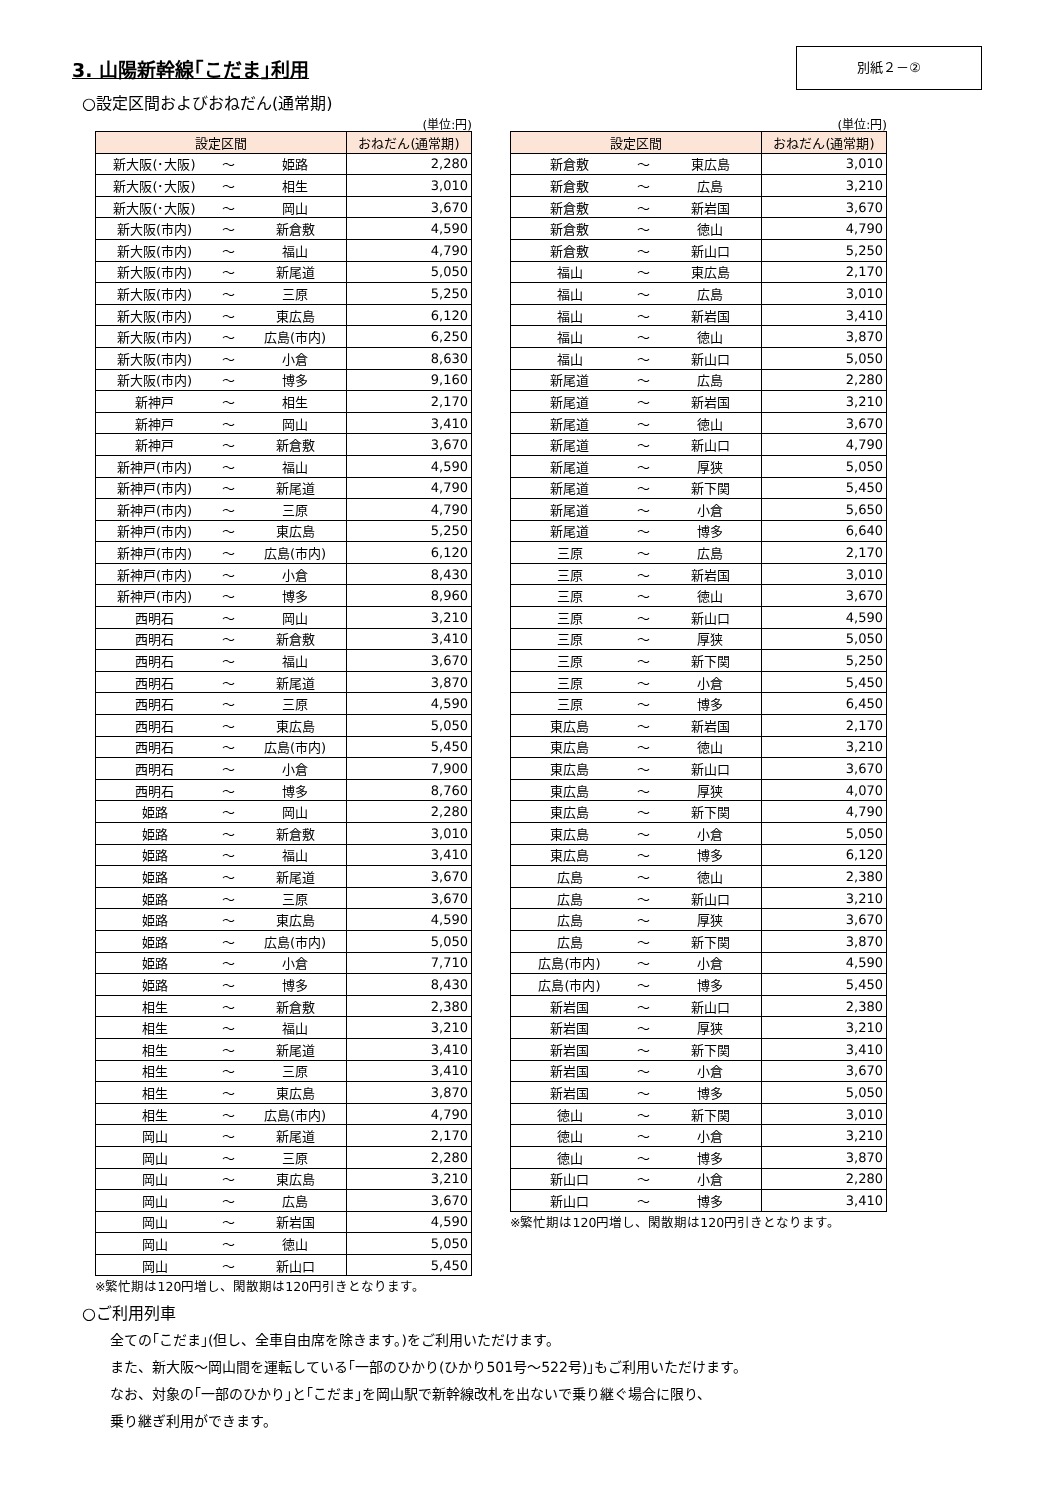3. 山陽新幹線｢こだま｣利用
別紙２－②
○設定区間およびおねだん(通常期)
(単位:円)
| 設定区間 | | | おねだん(通常期) |
| --- | --- | --- | --- |
| 新大阪(･大阪) | ～ | 姫路 | 2,280 |
| 新大阪(･大阪) | ～ | 相生 | 3,010 |
| 新大阪(･大阪) | ～ | 岡山 | 3,670 |
| 新大阪(市内) | ～ | 新倉敷 | 4,590 |
| 新大阪(市内) | ～ | 福山 | 4,790 |
| 新大阪(市内) | ～ | 新尾道 | 5,050 |
| 新大阪(市内) | ～ | 三原 | 5,250 |
| 新大阪(市内) | ～ | 東広島 | 6,120 |
| 新大阪(市内) | ～ | 広島(市内) | 6,250 |
| 新大阪(市内) | ～ | 小倉 | 8,630 |
| 新大阪(市内) | ～ | 博多 | 9,160 |
| 新神戸 | ～ | 相生 | 2,170 |
| 新神戸 | ～ | 岡山 | 3,410 |
| 新神戸 | ～ | 新倉敷 | 3,670 |
| 新神戸(市内) | ～ | 福山 | 4,590 |
| 新神戸(市内) | ～ | 新尾道 | 4,790 |
| 新神戸(市内) | ～ | 三原 | 4,790 |
| 新神戸(市内) | ～ | 東広島 | 5,250 |
| 新神戸(市内) | ～ | 広島(市内) | 6,120 |
| 新神戸(市内) | ～ | 小倉 | 8,430 |
| 新神戸(市内) | ～ | 博多 | 8,960 |
| 西明石 | ～ | 岡山 | 3,210 |
| 西明石 | ～ | 新倉敷 | 3,410 |
| 西明石 | ～ | 福山 | 3,670 |
| 西明石 | ～ | 新尾道 | 3,870 |
| 西明石 | ～ | 三原 | 4,590 |
| 西明石 | ～ | 東広島 | 5,050 |
| 西明石 | ～ | 広島(市内) | 5,450 |
| 西明石 | ～ | 小倉 | 7,900 |
| 西明石 | ～ | 博多 | 8,760 |
| 姫路 | ～ | 岡山 | 2,280 |
| 姫路 | ～ | 新倉敷 | 3,010 |
| 姫路 | ～ | 福山 | 3,410 |
| 姫路 | ～ | 新尾道 | 3,670 |
| 姫路 | ～ | 三原 | 3,670 |
| 姫路 | ～ | 東広島 | 4,590 |
| 姫路 | ～ | 広島(市内) | 5,050 |
| 姫路 | ～ | 小倉 | 7,710 |
| 姫路 | ～ | 博多 | 8,430 |
| 相生 | ～ | 新倉敷 | 2,380 |
| 相生 | ～ | 福山 | 3,210 |
| 相生 | ～ | 新尾道 | 3,410 |
| 相生 | ～ | 三原 | 3,410 |
| 相生 | ～ | 東広島 | 3,870 |
| 相生 | ～ | 広島(市内) | 4,790 |
| 岡山 | ～ | 新尾道 | 2,170 |
| 岡山 | ～ | 三原 | 2,280 |
| 岡山 | ～ | 東広島 | 3,210 |
| 岡山 | ～ | 広島 | 3,670 |
| 岡山 | ～ | 新岩国 | 4,590 |
| 岡山 | ～ | 徳山 | 5,050 |
| 岡山 | ～ | 新山口 | 5,450 |
※繁忙期は120円増し、閑散期は120円引きとなります。
(単位:円)
| 設定区間 | | | おねだん(通常期) |
| --- | --- | --- | --- |
| 新倉敷 | ～ | 東広島 | 3,010 |
| 新倉敷 | ～ | 広島 | 3,210 |
| 新倉敷 | ～ | 新岩国 | 3,670 |
| 新倉敷 | ～ | 徳山 | 4,790 |
| 新倉敷 | ～ | 新山口 | 5,250 |
| 福山 | ～ | 東広島 | 2,170 |
| 福山 | ～ | 広島 | 3,010 |
| 福山 | ～ | 新岩国 | 3,410 |
| 福山 | ～ | 徳山 | 3,870 |
| 福山 | ～ | 新山口 | 5,050 |
| 新尾道 | ～ | 広島 | 2,280 |
| 新尾道 | ～ | 新岩国 | 3,210 |
| 新尾道 | ～ | 徳山 | 3,670 |
| 新尾道 | ～ | 新山口 | 4,790 |
| 新尾道 | ～ | 厚狭 | 5,050 |
| 新尾道 | ～ | 新下関 | 5,450 |
| 新尾道 | ～ | 小倉 | 5,650 |
| 新尾道 | ～ | 博多 | 6,640 |
| 三原 | ～ | 広島 | 2,170 |
| 三原 | ～ | 新岩国 | 3,010 |
| 三原 | ～ | 徳山 | 3,670 |
| 三原 | ～ | 新山口 | 4,590 |
| 三原 | ～ | 厚狭 | 5,050 |
| 三原 | ～ | 新下関 | 5,250 |
| 三原 | ～ | 小倉 | 5,450 |
| 三原 | ～ | 博多 | 6,450 |
| 東広島 | ～ | 新岩国 | 2,170 |
| 東広島 | ～ | 徳山 | 3,210 |
| 東広島 | ～ | 新山口 | 3,670 |
| 東広島 | ～ | 厚狭 | 4,070 |
| 東広島 | ～ | 新下関 | 4,790 |
| 東広島 | ～ | 小倉 | 5,050 |
| 東広島 | ～ | 博多 | 6,120 |
| 広島 | ～ | 徳山 | 2,380 |
| 広島 | ～ | 新山口 | 3,210 |
| 広島 | ～ | 厚狭 | 3,670 |
| 広島 | ～ | 新下関 | 3,870 |
| 広島(市内) | ～ | 小倉 | 4,590 |
| 広島(市内) | ～ | 博多 | 5,450 |
| 新岩国 | ～ | 新山口 | 2,380 |
| 新岩国 | ～ | 厚狭 | 3,210 |
| 新岩国 | ～ | 新下関 | 3,410 |
| 新岩国 | ～ | 小倉 | 3,670 |
| 新岩国 | ～ | 博多 | 5,050 |
| 徳山 | ～ | 新下関 | 3,010 |
| 徳山 | ～ | 小倉 | 3,210 |
| 徳山 | ～ | 博多 | 3,870 |
| 新山口 | ～ | 小倉 | 2,280 |
| 新山口 | ～ | 博多 | 3,410 |
※繁忙期は120円増し、閑散期は120円引きとなります。
○ご利用列車
全ての｢こだま｣(但し、全車自由席を除きます。)をご利用いただけます。
また、新大阪～岡山間を運転している｢一部のひかり(ひかり501号～522号)｣もご利用いただけます。
なお、対象の｢一部のひかり｣と｢こだま｣を岡山駅で新幹線改札を出ないで乗り継ぐ場合に限り、
乗り継ぎ利用ができます。